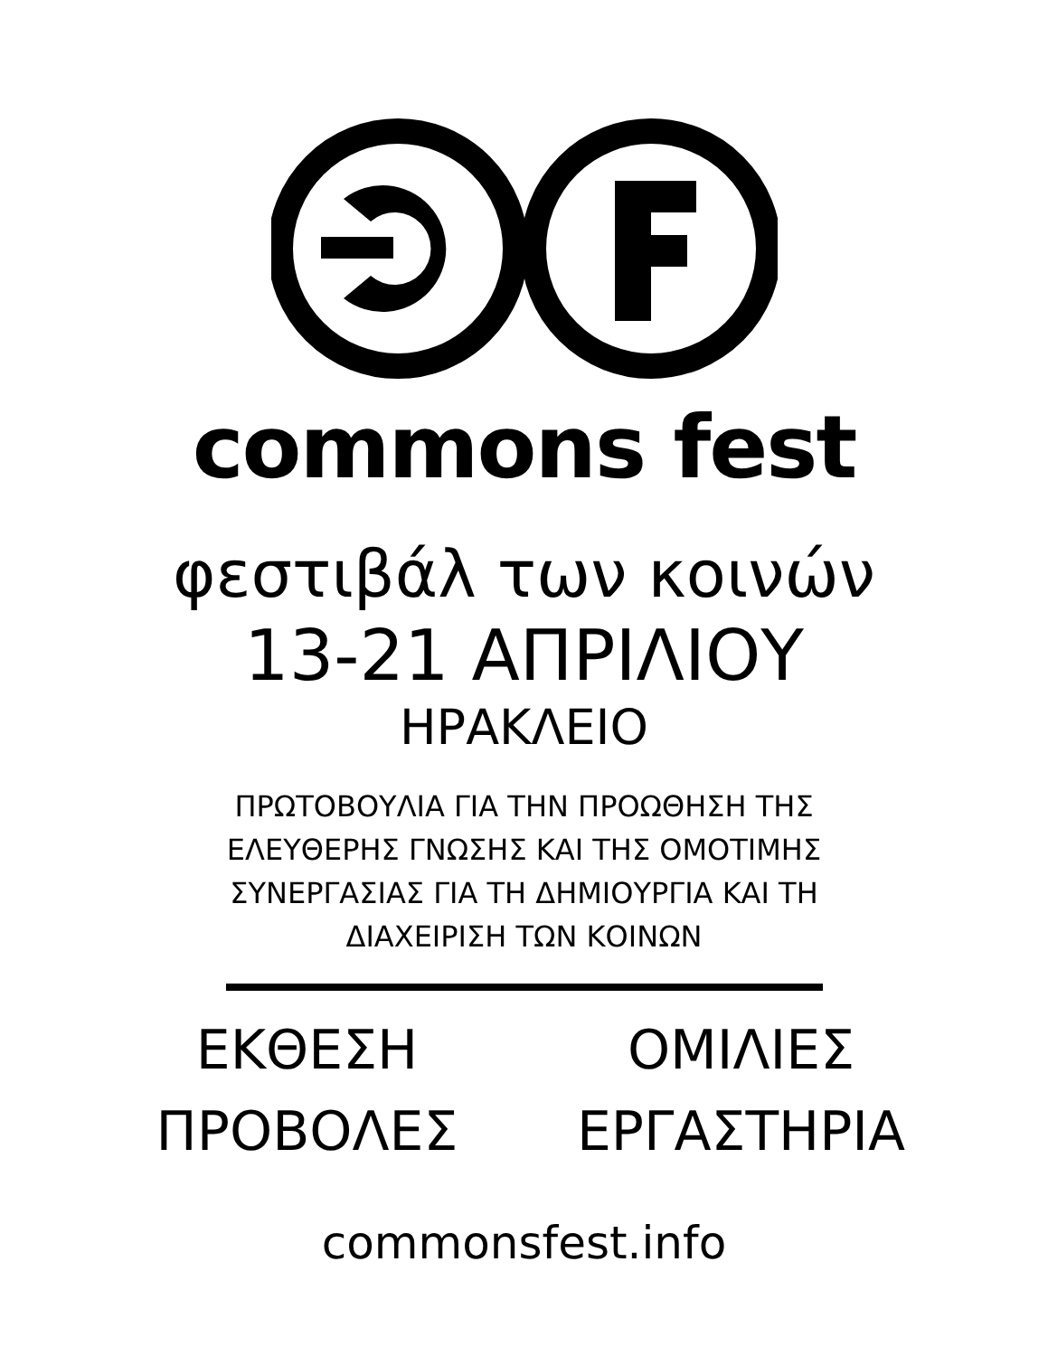commons fest
φεστιβάλ των κοινών
13-21 ΑΠΡΙΛΙΟΥ
ΗΡΑΚΛΕΙΟ
ΠΡΩΤΟΒΟΥΛΙΑ ΓΙΑ ΤΗΝ ΠΡΟΩΘΗΣΗ ΤΗΣ
ΕΛΕΥΘΕΡΗΣ ΓΝΩΣΗΣ ΚΑΙ ΤΗΣ ΟΜΟΤΙΜΗΣ
ΣΥΝΕΡΓΑΣΙΑΣ ΓΙΑ ΤΗ ΔΗΜΙΟΥΡΓΙΑ ΚΑΙ ΤΗ
ΔΙΑΧΕΙΡΙΣΗ ΤΩΝ ΚΟΙΝΩΝ
ΕΚΘΕΣΗ
ΟΜΙΛΙΕΣ
ΠΡΟΒΟΛΕΣ
ΕΡΓΑΣΤΗΡΙΑ
commonsfest.info